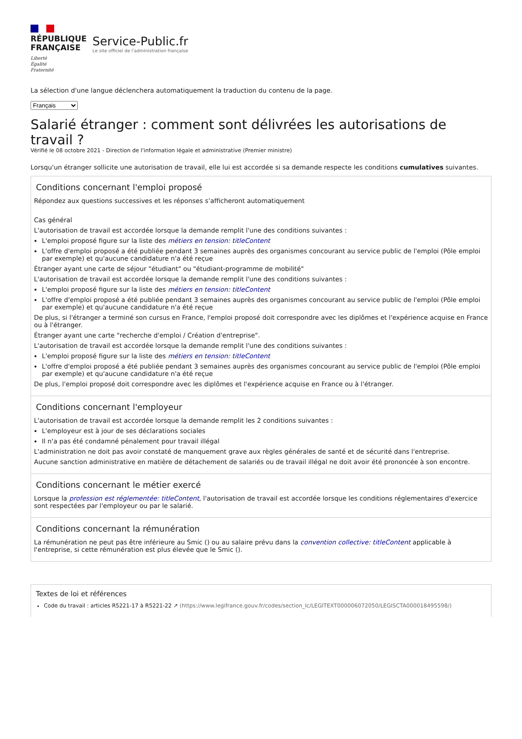RÉPUBLIQUE
FRANÇAISE
Liberté
Égalité
Fraternité
Service-Public.fr
Le site officiel de l’administration française
La sélection d'une langue déclenchera automatiquement la traduction du contenu de la page.
Français
Salarié étranger : comment sont délivrées les autorisations de travail ?
Vérifié le 08 octobre 2021 - Direction de l'information légale et administrative (Premier ministre)
Lorsqu'un étranger sollicite une autorisation de travail, elle lui est accordée si sa demande respecte les conditions cumulatives suivantes.
Conditions concernant l'emploi proposé
Répondez aux questions successives et les réponses s’afficheront automatiquement
Cas général
L'autorisation de travail est accordée lorsque la demande remplit l'une des conditions suivantes :
L'emploi proposé figure sur la liste des métiers en tension: titleContent
L'offre d'emploi proposé a été publiée pendant 3 semaines auprès des organismes concourant au service public de l'emploi (Pôle emploi par exemple) et qu'aucune candidature n'a été reçue
Étranger ayant une carte de séjour "étudiant" ou "étudiant-programme de mobilité"
L'autorisation de travail est accordée lorsque la demande remplit l'une des conditions suivantes :
L'emploi proposé figure sur la liste des métiers en tension: titleContent
L'offre d'emploi proposé a été publiée pendant 3 semaines auprès des organismes concourant au service public de l'emploi (Pôle emploi par exemple) et qu'aucune candidature n'a été reçue
De plus, si l'étranger a terminé son cursus en France, l'emploi proposé doit correspondre avec les diplômes et l'expérience acquise en France ou à l'étranger.
Étranger ayant une carte "recherche d'emploi / Création d'entreprise".
L'autorisation de travail est accordée lorsque la demande remplit l'une des conditions suivantes :
L'emploi proposé figure sur la liste des métiers en tension: titleContent
L'offre d'emploi proposé a été publiée pendant 3 semaines auprès des organismes concourant au service public de l'emploi (Pôle emploi par exemple) et qu'aucune candidature n'a été reçue
De plus, l'emploi proposé doit correspondre avec les diplômes et l'expérience acquise en France ou à l'étranger.
Conditions concernant l'employeur
L'autorisation de travail est accordée lorsque la demande remplit les 2 conditions suivantes :
L'employeur est à jour de ses déclarations sociales
Il n'a pas été condamné pénalement pour travail illégal
L'administration ne doit pas avoir constaté de manquement grave aux règles générales de santé et de sécurité dans l'entreprise.
Aucune sanction administrative en matière de détachement de salariés ou de travail illégal ne doit avoir été prononcée à son encontre.
Conditions concernant le métier exercé
Lorsque la profession est réglementée: titleContent, l'autorisation de travail est accordée lorsque les conditions réglementaires d'exercice sont respectées par l'employeur ou par le salarié.
Conditions concernant la rémunération
La rémunération ne peut pas être inférieure au Smic () ou au salaire prévu dans la convention collective: titleContent applicable à l'entreprise, si cette rémunération est plus élevée que le Smic ().
Textes de loi et références
Code du travail : articles R5221-17 à R5221-22 ↗ (https://www.legifrance.gouv.fr/codes/section_lc/LEGITEXT000006072050/LEGISCTA000018495598/)